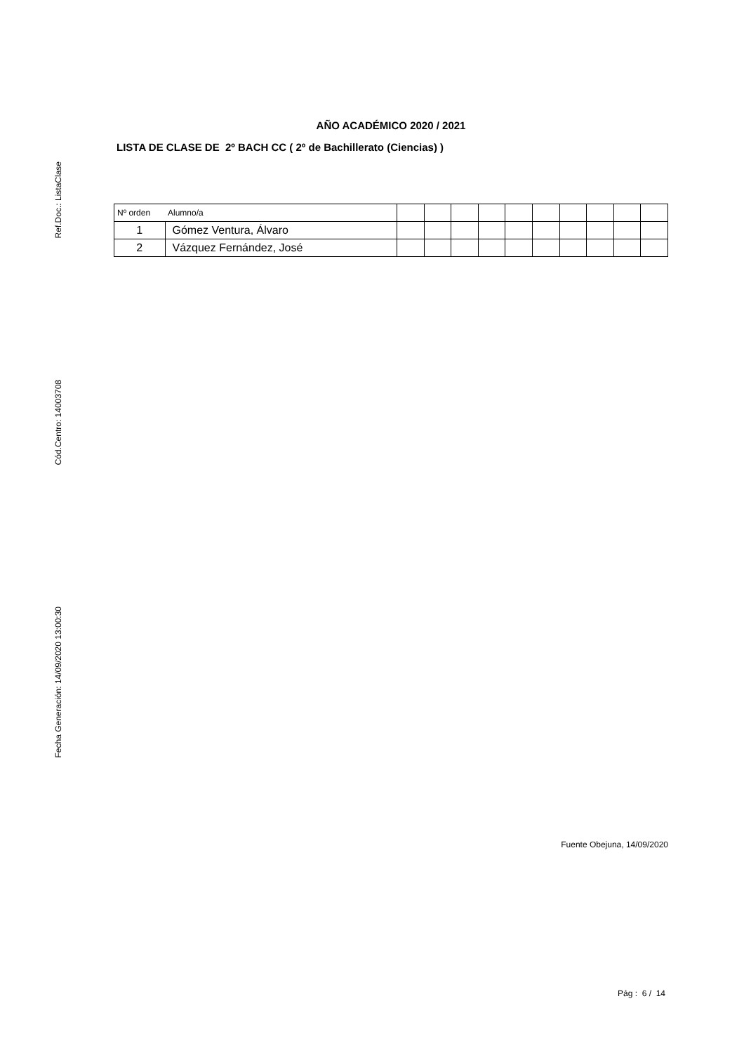Ref.Doc.: ListaClase
Cód.Centro: 14003708
Fecha Generación: 14/09/2020 13:00:30
AÑO ACADÉMICO 2020 / 2021
LISTA DE CLASE DE 2º BACH CC ( 2º de Bachillerato (Ciencias) )
| Nº orden | Alumno/a | | | | | | | | | | |
| --- | --- | --- | --- | --- | --- | --- | --- | --- | --- | --- | --- |
| 1 | Gómez Ventura, Álvaro | | | | | | | | | | |
| 2 | Vázquez Fernández, José | | | | | | | | | | |
Fuente Obejuna, 14/09/2020
Pág : 6 / 14